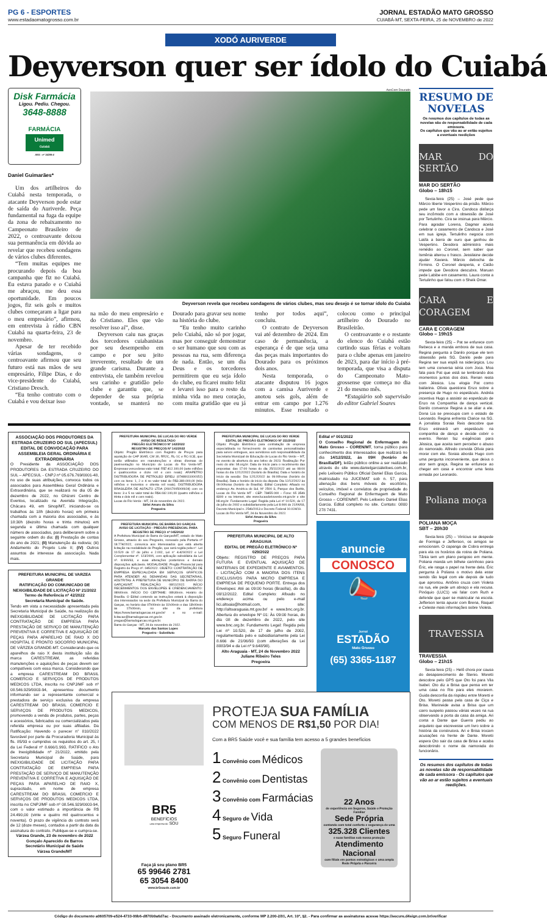PG 6 - ESPORTES
www.estadaomatogrosso.com.br
JORNAL ESTADÃO MATO GROSSO
CUIABÁ-MT, SEXTA-FEIRA, 25 de NOVEMBRO de 2022
XODÓ AURIVERDE
Deyverson quer ser ídolo do Cuiabá
Disk Farmácia
Ligou. Pediu. Chegou.
3648-8888
FARMÁCIA
Unimed
Cuiabá
ANS - nº 34208-4
Daniel Guimarães*
Um dos artilheiros do Cuiabá nesta temporada, o atacante Deyverson pode estar de saída do Auriverde. Peça fundamental na fuga da equipe da zona de rebaixamento no Campeonato Brasileiro de 2022, o centroavante deixou sua permanência em dúvida ao revelar que recebeu sondagens de vários clubes diferentes.
“Tem muitas equipes me procurando depois da boa campanha que fiz no Cuiabá. Eu estava parado e o Cuiabá me abraçou, me deu essa oportunidade. Em poucos jogos, fiz seis gols e muitos clubes começaram a ligar para o meu empresário”, afirmou, em entrevista à rádio CBN Cuiabá na quarta-feira, 23 de novembro.
Apesar de ter recebido várias sondagens, o centroavante afirmou que seu futuro está nas mãos de seu empresário, Filipe Dias, e do vice-presidente do Cuiabá, Cristiano Dresch.
“Eu tenho contrato com o Cuiabá e vou deixar isso
AssCom Dourado
Deyverson revela que recebeu sondagens de vários clubes, mas seu desejo é se tornar ídolo do Cuiabá
na mão do meu empresário e do Cristiano. Eles que vão resolver isso aí”, disse.
Deyverson caiu nas graças dos torcedores cuiabanistas por seu desempenho em campo e por seu jeito irreverente, resultado de um grande carisma. Durante a entrevista, ele também revelou seu carinho e gratidão pelo clube e garantiu que, se depender de sua própria vontade, se manterá no Dourado para gravar seu nome na história do clube.
“Eu tenho muito carinho pelo Cuiabá, não só por jogar, mas por conseguir demonstrar o ser humano que sou com as pessoas na rua, sem diferença de nada. Então, se um dia Deus e os torcedores permitirem que eu seja ídolo do clube, eu ficarei muito feliz e levarei isso para o resto da minha vida no meu coração, com muita gratidão que eu já tenho por todos aqui”, concluiu.
O contrato de Deyverson vai até dezembro de 2024. Em caso de permanência, a esperança é de que seja uma das peças mais importantes do Dourado para os próximos dois anos.
Nesta temporada, o atacante disputou 16 jogos com a camisa Auriverde e anotou seis gols, além de entrar em campo por 1.276 minutos. Esse resultado o colocou como o principal artilheiro do Dourado no Brasileirão.
O centroavante e o restante do elenco do Cuiabá estão curtindo suas férias e voltam para o clube apenas em janeiro de 2023, para dar início à pré-temporada, que visa a disputa do Campeonato Mato-grossense que começa no dia 21 do mesmo mês.
*Estagiário sob supervisão do editor Gabriel Soares
ASSOCIAÇÃO DOS PRODUTORES DA ESTRADA CRUZEIRO DO SUL (APECSUL)
EDITAL DE CONVOCAÇÃO PARA ASSEMBLEIA GERAL ORDINÁRIA E EXTRAORDINÁRIA
O Presidente da ASSOCIAÇÃO DOS PRODUTORES DA ESTRADA CRUZEIRO DO SUL – APECSUL - CNPJ nº 05.676.769/0001-48, no uso de suas atribuições, convoca todos os associados para Assembleia Geral Ordinária e Extraordinária, que se realizará no dia 05 de dezembro de 2022, no Ghizoni Centro de Eventos, localizado na Avenida Integração, Chácara 49, em Sinop/MT, iniciando-se os trabalhos às 18h (dezoito horas) em primeira chamada com a maioria dos associados, e às 18:30h (dezoito horas e trinta minutos) em segunda e última chamada com qualquer número de associados, para deliberarem sobre a seguinte ordem do dia: (I) Prestação de contas do ano de 2021; (II) Manutenção da rodovia; (iii) Andamento do Projeto Lote II; (IV) Outros assuntos de interesse da associação. Nada mais.
PREFEITURA MUNICIPAL DE VARZEA GRANDE
RATIFICAÇÃO DO COMUNICADO DE NEXIGIBILIDADE DE LICITAÇÃO Nº 21/2022
Termo de Referência nº 42/2022
Secretaria Municipal de Saúde.
Tendo em vista a necessidade apresentada pela Secretaria Municipal de Saúde, na realização da INEXIGIBILIDADE DE LICITAÇÃO PARA CONTRATAÇÃO DE EMPRESA PARA PRESTAÇÃO DE SERVIÇO DE MANUTENÇÃO PREVENTIVA E CORRETIVA E AQUISIÇÃO DE PEÇAS PARA APARELHO DE RAIO X DO HOSPITAL E PRONTO SOCORRO MUNICIPAL DE VÁRZEA GRANDE-MT. Considerando que os aparelhos de raio X desta instituição são da marca CARESTREAM, as referidas manutenções e aquisições de peças devem ser compatíveis com essa marca. Considerando que a empresa CARESTREAM DO BRASIL COMERCIO E SERVIÇOS DE PRODUTOS MEDICOS LTDA, inscrita no CNPJ/MF sob nº 08.546.929/0003-94, apresentou documento informando ser a representante comercial e prestadora de serviço exclusiva da empresa CARESTREAM DO BRASIL COMERCIO E SERVIÇOS DE PRODUTOS MEDICOS, promovendo a venda de produtos, partes, peças e acessórios, fabricados ou comercializados pela referida empresa ou por suas afiliadas. Da Ratificação: Havendo o parecer n° 810/2022 favorável por parte da Procuradoria Municipal às fls. 85/93 e cumpridos os requisitos do art. 25, I da Lei Federal nº 8.666/1.993, RATIFICO o Ato de Inexigibilidade nº 21/2022, emitido pela Secretaria Municipal de Saúde, para INEXIGIBILIDADE DE LICITAÇÃO PARA CONTRATAÇÃO DE EMPRESA PARA PRESTAÇÃO DE SERVIÇO DE MANUTENÇÃO PREVENTIVA E CORRETIVA E AQUISIÇÃO DE PEÇAS PARA APARELHO DE RAIO X, supracitado, em nome de empresa CARESTREAM DO BRASIL COMERCIO E SERVIÇOS DE PRODUTOS MEDICOS LTDA, inscrita no CNPJ/MF sob nº 08.546.929/0003-94, com o valor estimado a importância de R$ 24.490,00 (vinte e quatro mil quatrocentos e noventa). O prazo de vigência do contrato será de 12 (doze meses), contados a partir da data da assinatura do contrato. Publique-se e cumpra-se.
Várzea Grande, 23 de novembro de 2022
Gonçalo Aparecido de Barros
Secretário Municipal de Saúde
Várzea Grande/MT
PREFEITURA MUNICIPAL DE LUCAS DO RIO VERDE
AVISO DE RESULTADO
PREGÃO ELETRÔNICO Nº 142/2022
REGISTRO DE PREÇOS Nº 141/2022
Objeto: Pregão Eletrônico com Registro de Preços para aquisição de CAP 30/45, CM 30, RR2C, RL-1C e RC-1CE, que serão utilizados em manutenções e obras diversas de pavimentação no Município de Lucas do Rio Verde-MT. Empresas vencedoras valor total: R$7.412.100,00 (sete milhões e quatrocentos e doze mil e cem reais): ARAPETRO DISTRIBUIDORA DE PETROLEO EIRELI (07489111000152) com os itens: 1, 2 e 4 no valor total de R$3.380.000,00 (três milhões e trezentos e oitenta mil reais). DISTRIBUIDORA BRASILEIRA DE ASFALTO LTDA (26917005000924) com os itens: 3 e 5 no valor total de R$4.032.100,00 (quatro milhões e trinta e dois mil e cem reais).
Lucas do Rio Verde - MT, 24 de novembro de 2022.
Sirlei Amaro da Silva
Pregoeira
PREFEITURA MUNICIPAL DE BARRA DO GARÇAS
AVISO DE LICITAÇÃO - PREGÃO PRESENCIAL PARA REGISTRO DE PREÇO nº 045/2022
A Prefeitura Municipal de Barra do Garças/MT, estado de Mato Grosso, através do seu Pregoeiro, nomeado pela Portaria nº 18.774/2022, comunica aos interessados que está aberta licitação na modalidade de Pregão, que será regida pela n°. Lei 10.520 de 17 de julho e 2.002, Lei n° 4.429/2022 e Lei Complementar nº. 123/2006, com aplicação subsidiária da Lei nº. 8.666/93, e suas alterações posteriores e demais disposições aplicáveis. MODALIDADE: Pregão Presencial para Registro de Preço nº. 045/2022. OBJETO: CONTRATAÇÃO DE EMPRESA ESPECIALIZADA EM SERVIÇOS GRÁFICOS PARA ATENDER AS DEMANDAS DAS SECRETARIAS, ADSTRITAS À PREFEITURA DE MUNICÍPIO DE BARRA DO GARÇAS/MT. REALIZAÇÃO: 08/11/2022. INÍCIO RECEBIMENTOS DOS ENVELOPES E CREDENCIAMENTO: 08h00min. INÍCIO DO CERTAME: 08h30min. Horário de Brasília. O Edital contendo as instruções estará à disposição dos interessados na sede da Prefeitura Municipal de Barra do Garças, no horário das 07h00min às 11h00min e das 13h00min às 17h00min, no site da prefeitura https://www.barradogarcas.mt.gov.br/ e no e-mail: licitacao@barradogarcas.mt.gov.br. pregao@barradogarcas.mt.gov.br.
Barra do Garças - MT, 24 de novembro de 2022.
Marcelo dos Santos Lopes
Pregoeiro - Substituto
PREFEITURA MUNICIPAL DE LUCAS DO RIO VERDE
EDITAL DE PREGÃO ELETRÔNICO Nº 151/2022
Objeto: Pregão Eletrônico para contratação de empresa especializada no fornecimento de camisetas personalizadas para serem entregues, aos servidores sob responsabilidade da Secretaria Municipal de Educação de Lucas do Rio Verde – MT, no evento de abertura do ano letivo de 2023. Realização: Por meio do site: bll.org.br. Data de Início para o recebimento das propostas: das 17:00 horas do dia 25/11/2022 até as 08:00 horas do dia 12/12/2022 (horário de Brasília). Data e horário de início da sessão: Dia 12/12/2022 às 09:00horas (horário de Brasília). Data e horário de início da disputa: Dia 12/12/2022 às 09:00horas (horário de Brasília). Edital Completo: Afixado no endereço Av. América do Sul, Nº 2500 S, Parque dos Buritis, Lucas do Rio Verde MT - CEP: 78455-000 – Fone: 65 3549 8300 e na Internet, site www.lucasdorioverde.mt.gov.br e site bll.org.br. Fundamento Legal: Regida pela Lei nº 10.520, de 17 de julho de 2002 e subsidiariamente pela Lei 8.666 de 21/06/93, Decreto Municipal n. 2549/2013 e Decreto Federal 10.024/19.
Lucas do Rio Verde MT, 24 de Novembro de 2022.
Sirlei Amaro da Silva
Pregoeira
PREFEITURA MUNICIPAL DE ALTO ARAGUAIA
EDITAL DE PREGÃO ELETRÔNICO Nº 029/2022
Objeto: REGISTRO DE PREÇOS PARA FUTURA E EVENTUAL AQUISIÇÃO DE MATERIAIS DE EXPEDIENTE E AVIAMENTOS. - LICITAÇÃO COM A MAIORIA DOS ITENS EXCLUSIVOS PARA MICRO EMPRESA E EMPRESA DE PEQUENO PORTE. Entrega dos Envelopes: Até as 09:00 horas (Brasília), do dia 08/12/2022. Edital Completo: Afixado no endereço acima ou pelo e-mail lici.altoaia@hotmail.com, site: http://altoaraguaia.mt.gov.br/ e www.bnc.org.br. Abertura do envelope Nº 01: Às 09:00 horas, do dia 08 de dezembro de 2022, pelo site www.bnc.org.br. Fundamento Legal: Regida pela Lei nº 10.520, de 17 de julho de 2002, regulamentada pelo e subsidiariamente pela Lei 8.666 de 21/06/93 (com alterações da Lei 8883/94 e da Lei nº 9.648/98).
Alto Araguaia - MT, 24 de Novembro 2022
Juliane Ribeiro Teles
Pregoeira
Edital nº 001/2022
O Conselho Regional de Enfermagem do Mato Grosso – COREN/MT, torna público para conhecimento dos interessados que realizará no dia 14/12/2022, às 09H (horário de Brasília/DF), leilão público online a ser realizado através do site www.danielgarcialeiloes.com.br, pelo Leiloeiro Público Oficial Daniel Elias Garcia, matriculado na JUCEMAT sob n. 57, para alienação dos bens móveis de escritório, veículos, imóvel e correlatos de propriedade do Conselho Regional de Enfermagem de Mato Grosso – COREN/MT. Pelo Leiloeiro Daniel Elias Garcia. Edital completo no site. Contato: 0800 278 7431.
anuncie
CONOSCO
📣
Jornal
ESTADÃO
Mato Grosso
(65) 3365-1187
BR5
BENEFÍCIOS
uma empresa do SOU
Faça já seu plano BR5
65 99646 2781
65 3054 8400
www.br5saude.com.br
PROTEJA SUA FAMÍLIA
COM MENOS DE R$1,50 POR DIA!
Com a BR5 Saúde você e sua família tem acesso a 5 grandes benefícios
1 Convênio com Médicos
2 Convênio com Dentistas
3 Convênio com Farmácias
4 Seguro de Vida
5 Seguro Funeral
22 Anos
de experiência em Seguros, Saúde e Proteção Familiar
Sede Própria
contando com total conforto e segurança de uma
325.328 Clientes
e suas famílias sob nossa proteção
Atendimento Nacional
com filiais em pontos estratégicos e uma ampla Rede Própria e Parceira
RESUMO DE NOVELAS
Os resumos dos capítulos de todas as novelas são de responsabilidade de cada emissora.
Os capítulos que vão ao ar estão sujeitos a eventuais reedições
MAR DO SERTÃO
MAR DO SERTÃO
Globo – 18h15
Sexta-feira (25) – José pede que Márcio liberte Vespertino da prisão. Márcio pede um favor a Cira. Candoca disfarça seu incômodo com a obsessão de José por Tertulinho. Cira se insinua para Márcio. Para agradar Lorena, Dagmar aceita celebrar o casamento de Candoca e José em sua igreja. Tertulinho negocia com Latifa a barra de ouro que ganhou de Vespertino. Deodora administra mais remédio ao Coronel, sem saber que Ismênia alterou o frasco. Jessilaine decide ajudar Xaviera. Márcio debocha de Firmino. O Coronel desperta, e Catão impede que Deodora descubra. Maruan pede Labibe em casamento. Laura conta a Tertulinho que falou com o Sheik Omar.
CARA E CORAGEM
CARA E CORAGEM
Globo – 19h15
Sexta-feira (25) – Pat se enfurece com Rebeca e a manda embora de sua casa. Regina pergunta a Danilo porque ele tem obsessão pela SG. Danilo pede para Regina ser sua espiã na siderúrgica. Lou tem uma conversa séria com Joca. Moa fala para Pat que está se lembrando dos momentos juntos dos dois. Renan reata com Jéssica. Lou elogia Pat como bailarina. Olívia questiona Enzo sobre a presença de Hugo no espetáculo. Andréa incentiva Hugo a assistir ao espetáculo de Enzo na Companhia de dança vertical. Danilo convence Regina a se aliar a ele. Dona Lia se preocupa com o estado de Leonardo. Regina enfrenta Clarice na SG. A jornalista Soraia Reis descobre que Enzo estreará um espetáculo na companhia de dança e decide cobrir o evento. Renan faz exigências para Jéssica, que aceita sem perceber o abuso do namorado. Alfredo convida Olívia para morar com ele. Soraia aborda Hugo com uma pergunta inconveniente, que deixa o ator sem graça. Regina se enfurece ao chegar em casa e encontrar uma festa armada por Leonardo.
Poliana moça
POLIANA MOÇA
SBT – 20h30
Sexta-feira (25) – Vinícius se despede de Formiga e Jefferson, os amigos se emocionam. O capanga de Cobra entrega para ela os horários da rotina de Poliana. Tânia tem um plano perigoso em mente. Poliana manda um bilhete carinhoso para Éric, ele rasga o papel na frente dela. Éric pergunta à Poliana o motivo dela estar sendo tão legal com ele depois de tudo que aprontou. Antônio cruza com Violeta na rua, ele pede um abraço e ela recusa. Pinóquio (LUC1) vai falar com Ruth e defende que quer se matricular na escola. Jefferson tenta apurar com Brena, Raquel e Celeste mais informações sobre Violeta.
TRAVESSIA
TRAVESSIA
Globo – 21h15
Sexta-feira (25) – Helô chora por causa do desaparecimento de Stenio. Moretti descobre pelo GPS que Oto foi para Vila Isabel. Oto diz a Brisa que pensa em ter uma casa no Rio para eles morarem. Guida desconfia da rispidez entre Moretti e Oto. Moretti passa pela casa de Ciça e Brisa. Marineide avisa a Brisa que um carro suspeito passou várias vezes na rua observando a porta da casa da amiga. Ari conta a Dante que Guerra pediu ao arquiteto que escrevesse um livro sobre a história da construtora. Ari e Brisa trocam acusações na frente de Dante. Moretti espera Oto sair da casa de Brisa e acaba descobrindo o nome da namorada do funcionário.
Os resumos dos capítulos de todas as novelas são de responsabilidade de cada emissora - Os capítulos que vão ao ar estão sujeitos a eventuais reedições.
Código do documento a0605709-e524-4733-99b6-d870b9a6d7ac - Documento assinado eletronicamente, conforme MP 2.200-2/01, Art. 10º, §2. - Para confirmar as assinaturas acesse https://secure.d4sign.com.br/verificar